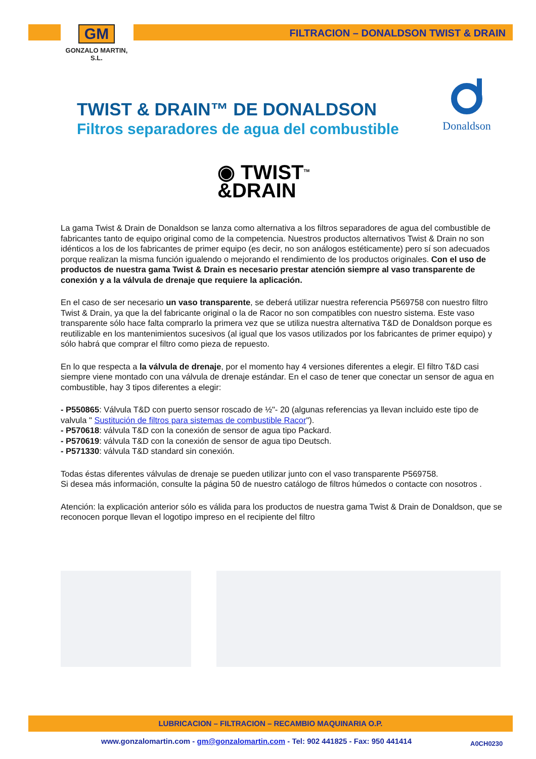GM
GONZALO MARTIN, S.L.
FILTRACION – DONALDSON TWIST & DRAIN
TWIST & DRAIN™ DE DONALDSON
Filtros separadores de agua del combustible
Donaldson
◉ TWIST<sup>TM</sup>
&DRAIN
La gama Twist & Drain de Donaldson se lanza como alternativa a los filtros separadores de agua del combustible de fabricantes tanto de equipo original como de la competencia. Nuestros productos alternativos Twist & Drain no son idénticos a los de los fabricantes de primer equipo (es decir, no son análogos estéticamente) pero sí son adecuados porque realizan la misma función igualendo o mejorando el rendimiento de los productos originales. Con el uso de productos de nuestra gama Twist & Drain es necesario prestar atención siempre al vaso transparente de conexión y a la válvula de drenaje que requiere la aplicación.
En el caso de ser necesario un vaso transparente, se deberá utilizar nuestra referencia P569758 con nuestro filtro Twist & Drain, ya que la del fabricante original o la de Racor no son compatibles con nuestro sistema. Este vaso transparente sólo hace falta comprarlo la primera vez que se utiliza nuestra alternativa T&D de Donaldson porque es reutilizable en los mantenimientos sucesivos (al igual que los vasos utilizados por los fabricantes de primer equipo) y sólo habrá que comprar el filtro como pieza de repuesto.
En lo que respecta a la válvula de drenaje, por el momento hay 4 versiones diferentes a elegir. El filtro T&D casi siempre viene montado con una válvula de drenaje estándar. En el caso de tener que conectar un sensor de agua en combustible, hay 3 tipos diferentes a elegir:
- P550865: Válvula T&D con puerto sensor roscado de ½"- 20 (algunas referencias ya llevan incluido este tipo de valvula " Sustitución de filtros para sistemas de combustible Racor").
- P570618: válvula T&D con la conexión de sensor de agua tipo Packard.
- P570619: válvula T&D con la conexión de sensor de agua tipo Deutsch.
- P571330: válvula T&D standard sin conexión.
Todas éstas diferentes válvulas de drenaje se pueden utilizar junto con el vaso transparente P569758.
Si desea más información, consulte la página 50 de nuestro catálogo de filtros húmedos o contacte con nosotros .
Atención: la explicación anterior sólo es válida para los productos de nuestra gama Twist & Drain de Donaldson, que se reconocen porque llevan el logotipo impreso en el recipiente del filtro
LUBRICACION – FILTRACION – RECAMBIO MAQUINARIA O.P.
www.gonzalomartin.com - gm@gonzalomartin.com - Tel: 902 441825 - Fax: 950 441414
A0CH0230